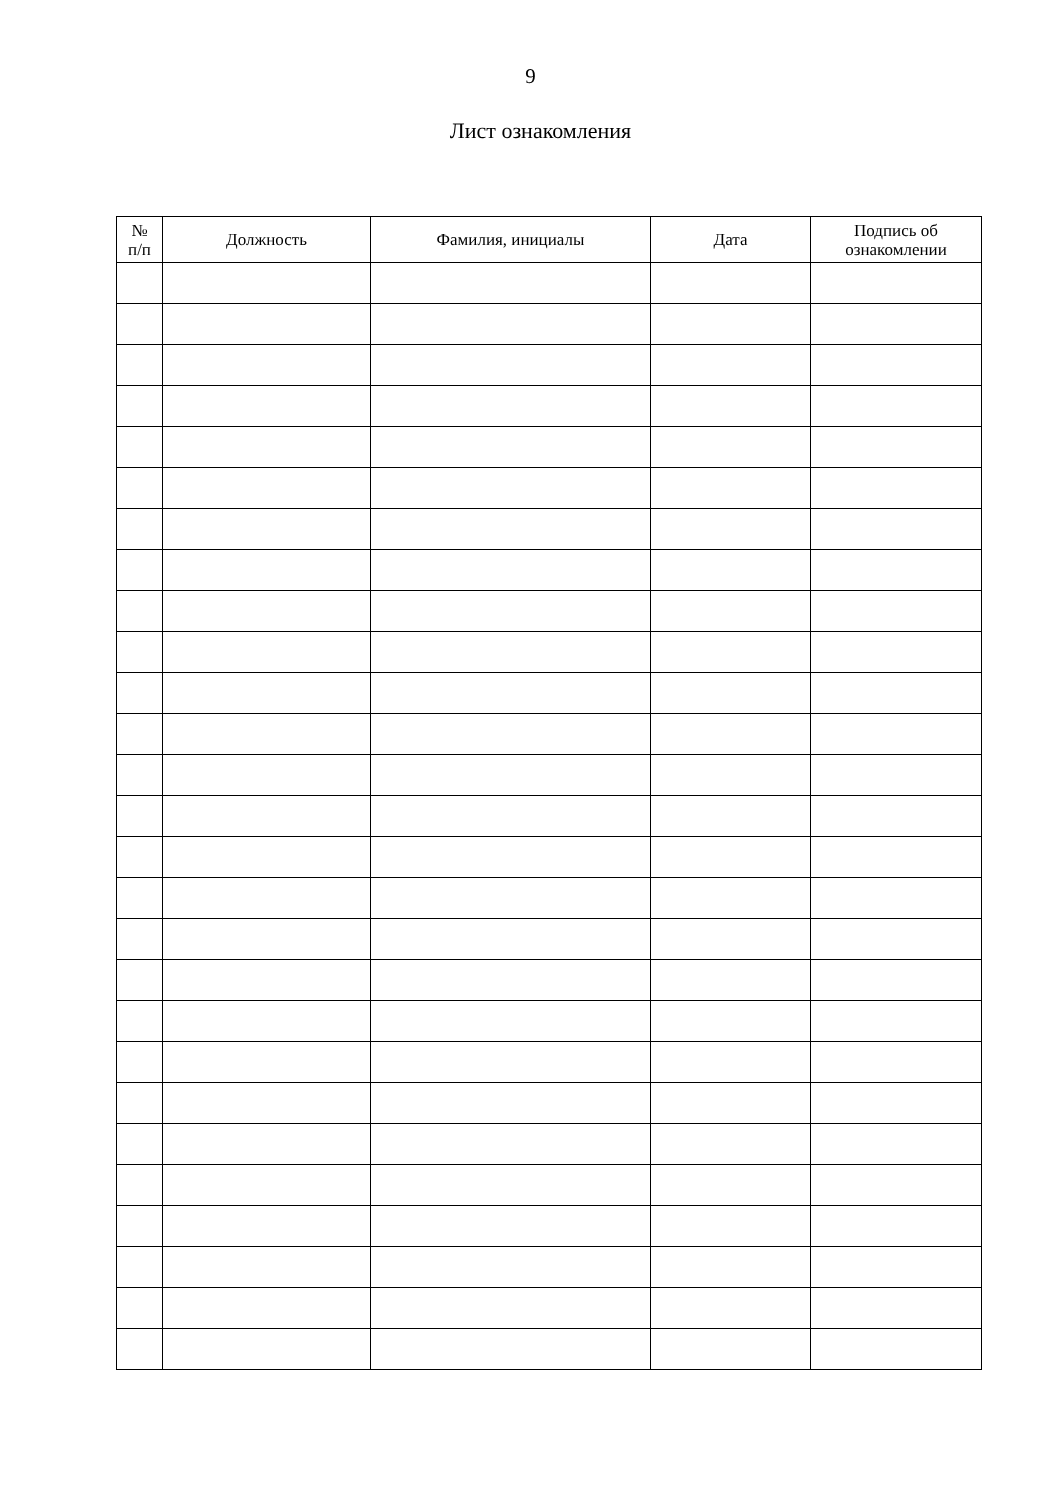9
Лист ознакомления
| № п/п | Должность | Фамилия, инициалы | Дата | Подпись об ознакомлении |
| --- | --- | --- | --- | --- |